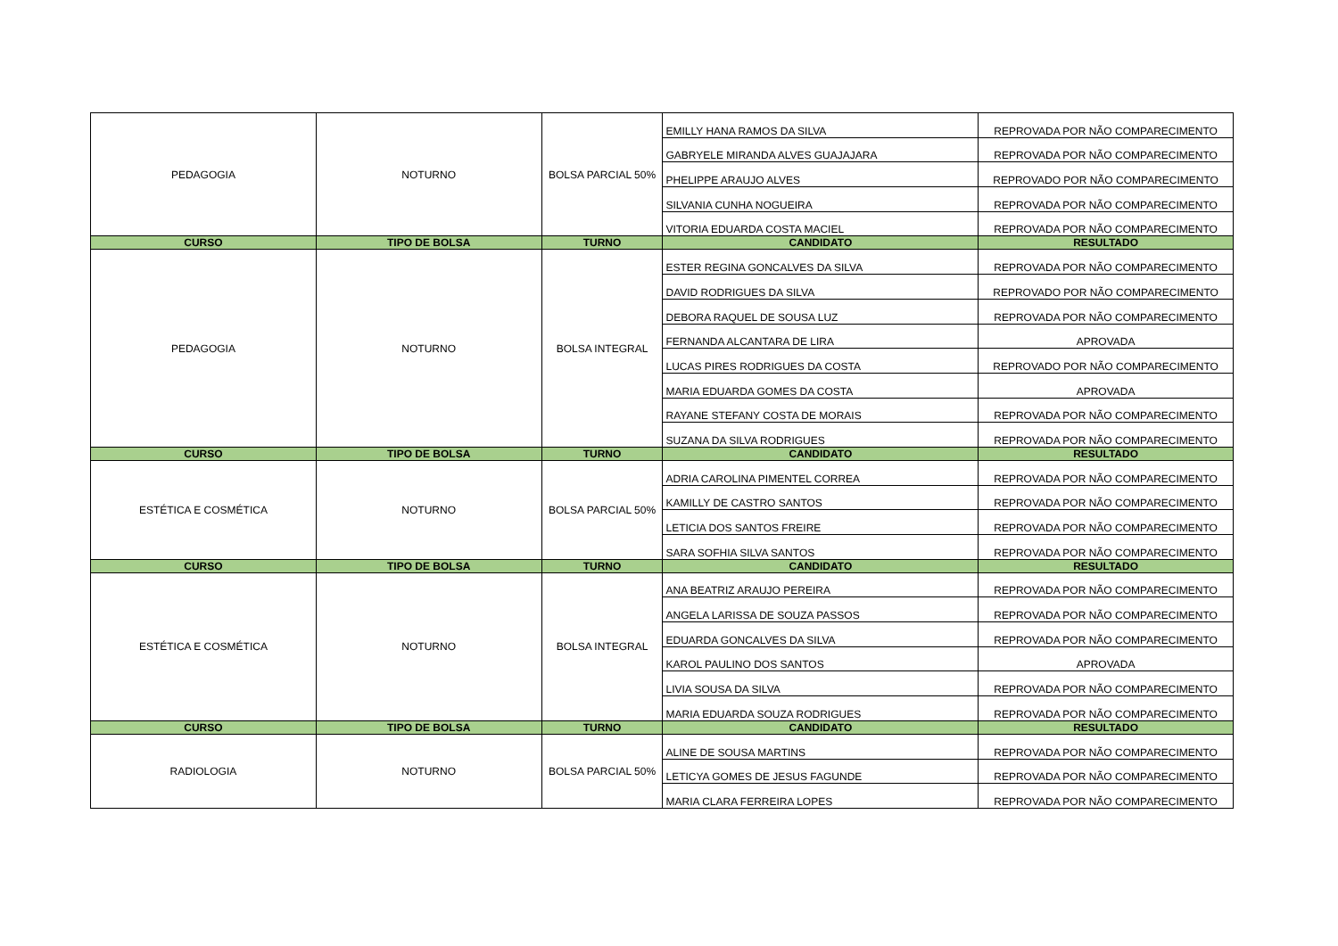| PEDAGOGIA | NOTURNO | BOLSA PARCIAL 50% | EMILLY HANA RAMOS DA SILVA | REPROVADA POR NÃO COMPARECIMENTO |
| | | | GABRYELE MIRANDA ALVES GUAJAJARA | REPROVADA POR NÃO COMPARECIMENTO |
| | | | PHELIPPE ARAUJO ALVES | REPROVADO POR NÃO COMPARECIMENTO |
| | | | SILVANIA CUNHA NOGUEIRA | REPROVADA POR NÃO COMPARECIMENTO |
| | | | VITORIA EDUARDA COSTA MACIEL | REPROVADA POR NÃO COMPARECIMENTO |
| CURSO | TIPO DE BOLSA | TURNO | CANDIDATO | RESULTADO |
| PEDAGOGIA | NOTURNO | BOLSA INTEGRAL | ESTER REGINA GONCALVES DA SILVA | REPROVADA POR NÃO COMPARECIMENTO |
| | | | DAVID RODRIGUES DA SILVA | REPROVADO POR NÃO COMPARECIMENTO |
| | | | DEBORA RAQUEL DE SOUSA LUZ | REPROVADA POR NÃO COMPARECIMENTO |
| | | | FERNANDA ALCANTARA DE LIRA | APROVADA |
| | | | LUCAS PIRES RODRIGUES DA COSTA | REPROVADO POR NÃO COMPARECIMENTO |
| | | | MARIA EDUARDA GOMES DA COSTA | APROVADA |
| | | | RAYANE STEFANY COSTA DE MORAIS | REPROVADA POR NÃO COMPARECIMENTO |
| | | | SUZANA DA SILVA RODRIGUES | REPROVADA POR NÃO COMPARECIMENTO |
| CURSO | TIPO DE BOLSA | TURNO | CANDIDATO | RESULTADO |
| ESTÉTICA E COSMÉTICA | NOTURNO | BOLSA PARCIAL 50% | ADRIA CAROLINA PIMENTEL CORREA | REPROVADA POR NÃO COMPARECIMENTO |
| | | | KAMILLY DE CASTRO SANTOS | REPROVADA POR NÃO COMPARECIMENTO |
| | | | LETICIA DOS SANTOS FREIRE | REPROVADA POR NÃO COMPARECIMENTO |
| | | | SARA SOFHIA SILVA SANTOS | REPROVADA POR NÃO COMPARECIMENTO |
| CURSO | TIPO DE BOLSA | TURNO | CANDIDATO | RESULTADO |
| ESTÉTICA E COSMÉTICA | NOTURNO | BOLSA INTEGRAL | ANA BEATRIZ ARAUJO PEREIRA | REPROVADA POR NÃO COMPARECIMENTO |
| | | | ANGELA LARISSA DE SOUZA PASSOS | REPROVADA POR NÃO COMPARECIMENTO |
| | | | EDUARDA GONCALVES DA SILVA | REPROVADA POR NÃO COMPARECIMENTO |
| | | | KAROL PAULINO DOS SANTOS | APROVADA |
| | | | LIVIA SOUSA DA SILVA | REPROVADA POR NÃO COMPARECIMENTO |
| | | | MARIA EDUARDA SOUZA RODRIGUES | REPROVADA POR NÃO COMPARECIMENTO |
| CURSO | TIPO DE BOLSA | TURNO | CANDIDATO | RESULTADO |
| RADIOLOGIA | NOTURNO | BOLSA PARCIAL 50% | ALINE DE SOUSA MARTINS | REPROVADA POR NÃO COMPARECIMENTO |
| | | | LETICYA GOMES DE JESUS FAGUNDE | REPROVADA POR NÃO COMPARECIMENTO |
| | | | MARIA CLARA FERREIRA LOPES | REPROVADA POR NÃO COMPARECIMENTO |